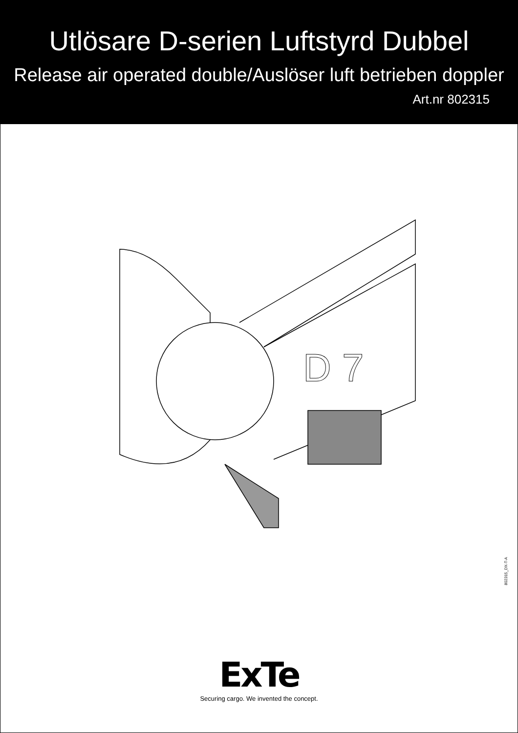Utlösare D-serien Luftstyrd Dubbel
Release air operated double/Auslöser luft betrieben doppler
Art.nr 802315
D 7
802315_DX-T-A
ExTe
Securing cargo. We invented the concept.